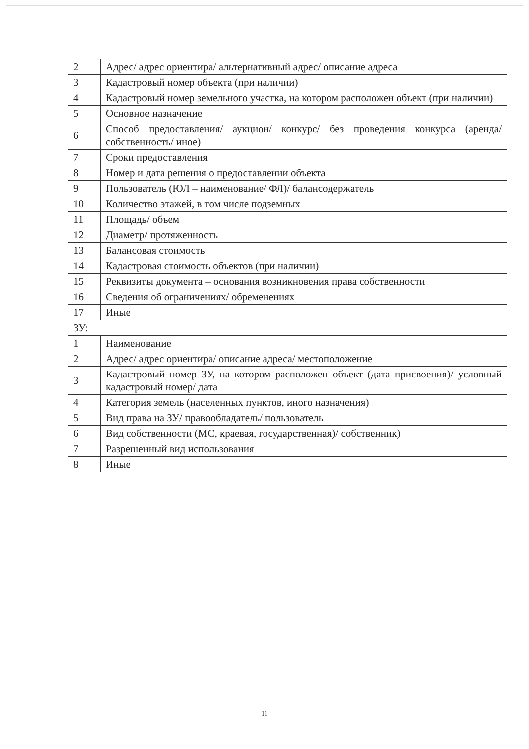| 2 | Адрес/ адрес ориентира/ альтернативный адрес/ описание адреса |
| 3 | Кадастровый номер объекта (при наличии) |
| 4 | Кадастровый номер земельного участка, на котором расположен объект (при наличии) |
| 5 | Основное назначение |
| 6 | Способ предоставления/ аукцион/ конкурс/ без проведения конкурса (аренда/ собственность/ иное) |
| 7 | Сроки предоставления |
| 8 | Номер и дата решения о предоставлении объекта |
| 9 | Пользователь (ЮЛ – наименование/ ФЛ)/ балансодержатель |
| 10 | Количество этажей, в том числе подземных |
| 11 | Площадь/ объем |
| 12 | Диаметр/ протяженность |
| 13 | Балансовая стоимость |
| 14 | Кадастровая стоимость объектов (при наличии) |
| 15 | Реквизиты документа – основания возникновения права собственности |
| 16 | Сведения об ограничениях/ обременениях |
| 17 | Иные |
| ЗУ: | |
| 1 | Наименование |
| 2 | Адрес/ адрес ориентира/ описание адреса/ местоположение |
| 3 | Кадастровый номер ЗУ, на котором расположен объект (дата присвоения)/ условный кадастровый номер/ дата |
| 4 | Категория земель (населенных пунктов, иного назначения) |
| 5 | Вид права на ЗУ/ правообладатель/ пользователь |
| 6 | Вид собственности (МС, краевая, государственная)/ собственник) |
| 7 | Разрешенный вид использования |
| 8 | Иные |
11